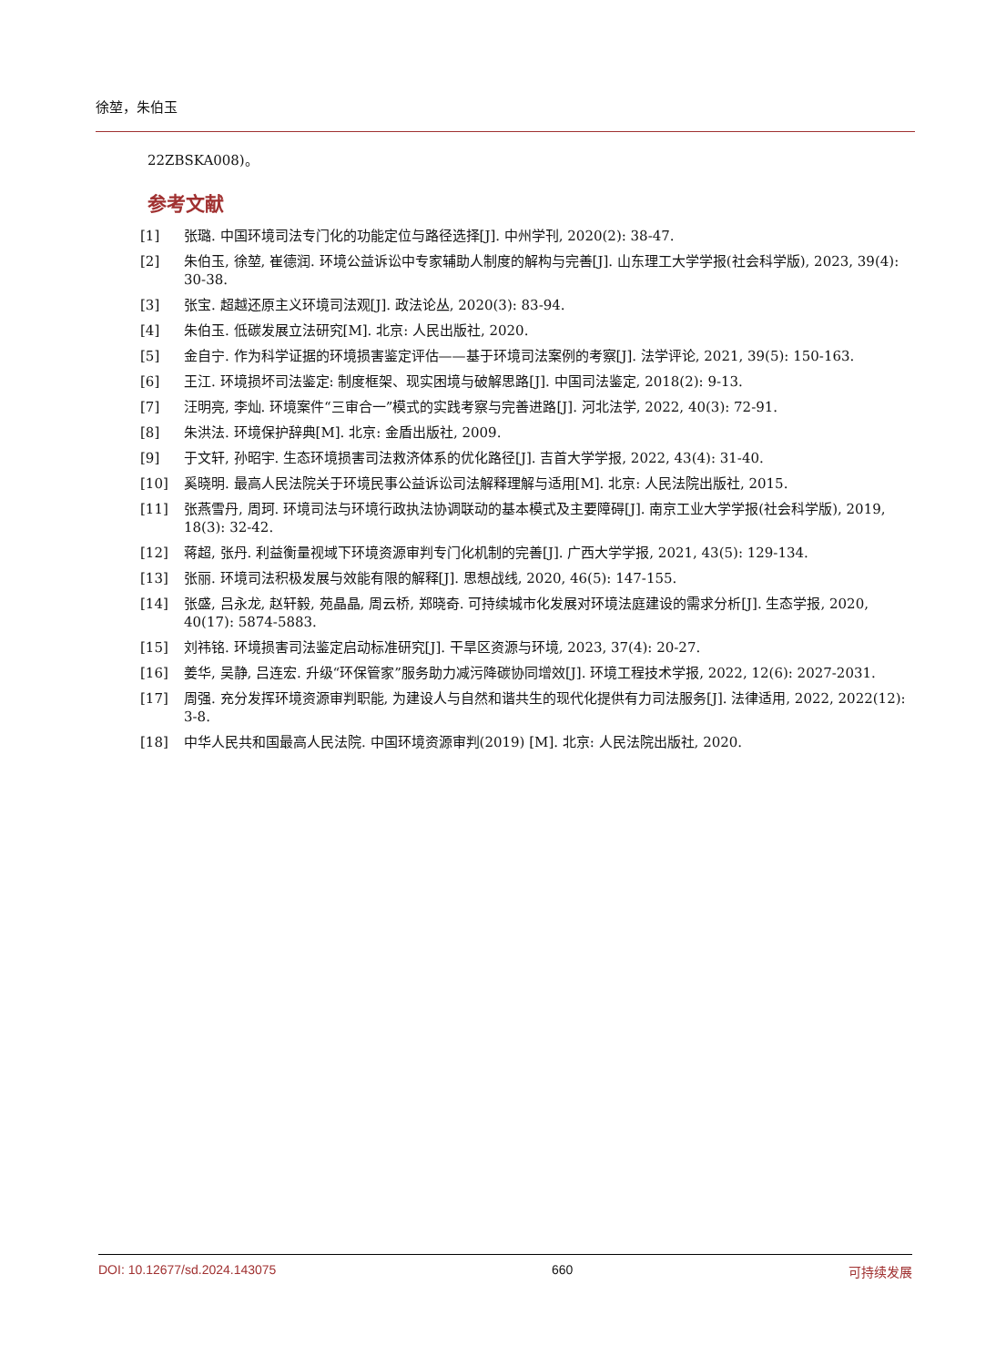徐堃，朱伯玉
22ZBSKA008)。
参考文献
[1] 张璐. 中国环境司法专门化的功能定位与路径选择[J]. 中州学刊, 2020(2): 38-47.
[2] 朱伯玉, 徐堃, 崔德润. 环境公益诉讼中专家辅助人制度的解构与完善[J]. 山东理工大学学报(社会科学版), 2023, 39(4): 30-38.
[3] 张宝. 超越还原主义环境司法观[J]. 政法论丛, 2020(3): 83-94.
[4] 朱伯玉. 低碳发展立法研究[M]. 北京: 人民出版社, 2020.
[5] 金自宁. 作为科学证据的环境损害鉴定评估——基于环境司法案例的考察[J]. 法学评论, 2021, 39(5): 150-163.
[6] 王江. 环境损坏司法鉴定: 制度框架、现实困境与破解思路[J]. 中国司法鉴定, 2018(2): 9-13.
[7] 汪明亮, 李灿. 环境案件“三审合一”模式的实践考察与完善进路[J]. 河北法学, 2022, 40(3): 72-91.
[8] 朱洪法. 环境保护辞典[M]. 北京: 金盾出版社, 2009.
[9] 于文轩, 孙昭宇. 生态环境损害司法救济体系的优化路径[J]. 吉首大学学报, 2022, 43(4): 31-40.
[10] 奚晓明. 最高人民法院关于环境民事公益诉讼司法解释理解与适用[M]. 北京: 人民法院出版社, 2015.
[11] 张燕雪丹, 周珂. 环境司法与环境行政执法协调联动的基本模式及主要障碍[J]. 南京工业大学学报(社会科学版), 2019, 18(3): 32-42.
[12] 蒋超, 张丹. 利益衡量视域下环境资源审判专门化机制的完善[J]. 广西大学学报, 2021, 43(5): 129-134.
[13] 张丽. 环境司法积极发展与效能有限的解释[J]. 思想战线, 2020, 46(5): 147-155.
[14] 张盛, 吕永龙, 赵轩毅, 苑晶晶, 周云桥, 郑晓奇. 可持续城市化发展对环境法庭建设的需求分析[J]. 生态学报, 2020, 40(17): 5874-5883.
[15] 刘祎铭. 环境损害司法鉴定启动标准研究[J]. 干旱区资源与环境, 2023, 37(4): 20-27.
[16] 姜华, 吴静, 吕连宏. 升级“环保管家”服务助力减污降碳协同增效[J]. 环境工程技术学报, 2022, 12(6): 2027-2031.
[17] 周强. 充分发挥环境资源审判职能, 为建设人与自然和谐共生的现代化提供有力司法服务[J]. 法律适用, 2022, 2022(12): 3-8.
[18] 中华人民共和国最高人民法院. 中国环境资源审判(2019) [M]. 北京: 人民法院出版社, 2020.
DOI: 10.12677/sd.2024.143075 660 可持续发展